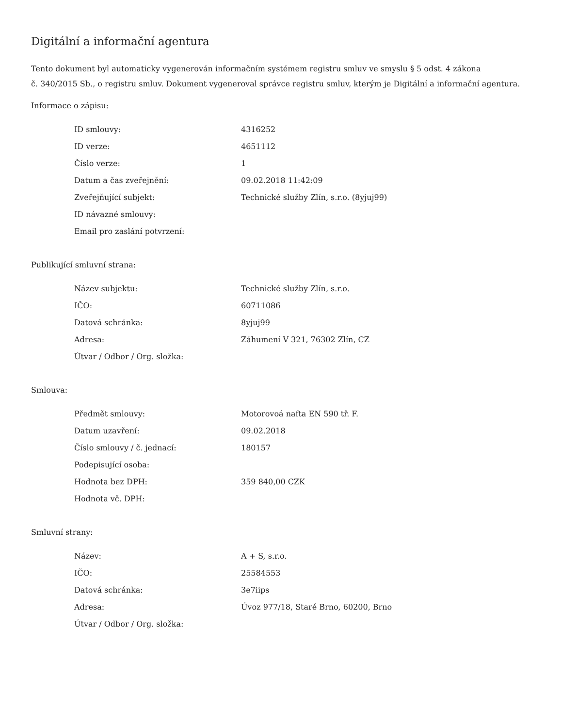Digitální a informační agentura
Tento dokument byl automaticky vygenerován informačním systémem registru smluv ve smyslu § 5 odst. 4 zákona
č. 340/2015 Sb., o registru smluv. Dokument vygeneroval správce registru smluv, kterým je Digitální a informační agentura.
Informace o zápisu:
| ID smlouvy: | 4316252 |
| ID verze: | 4651112 |
| Číslo verze: | 1 |
| Datum a čas zveřejnění: | 09.02.2018 11:42:09 |
| Zveřejňující subjekt: | Technické služby Zlín, s.r.o. (8yjuj99) |
| ID návazné smlouvy: | |
| Email pro zaslání potvrzení: | |
Publikující smluvní strana:
| Název subjektu: | Technické služby Zlín, s.r.o. |
| IČO: | 60711086 |
| Datová schránka: | 8yjuj99 |
| Adresa: | Záhumení V 321, 76302 Zlín, CZ |
| Útvar / Odbor / Org. složka: | |
Smlouva:
| Předmět smlouvy: | Motorovoá nafta EN 590 tř. F. |
| Datum uzavření: | 09.02.2018 |
| Číslo smlouvy / č. jednací: | 180157 |
| Podepisující osoba: | |
| Hodnota bez DPH: | 359 840,00 CZK |
| Hodnota vč. DPH: | |
Smluvní strany:
| Název: | A + S, s.r.o. |
| IČO: | 25584553 |
| Datová schránka: | 3e7iips |
| Adresa: | Úvoz 977/18, Staré Brno, 60200, Brno |
| Útvar / Odbor / Org. složka: | |